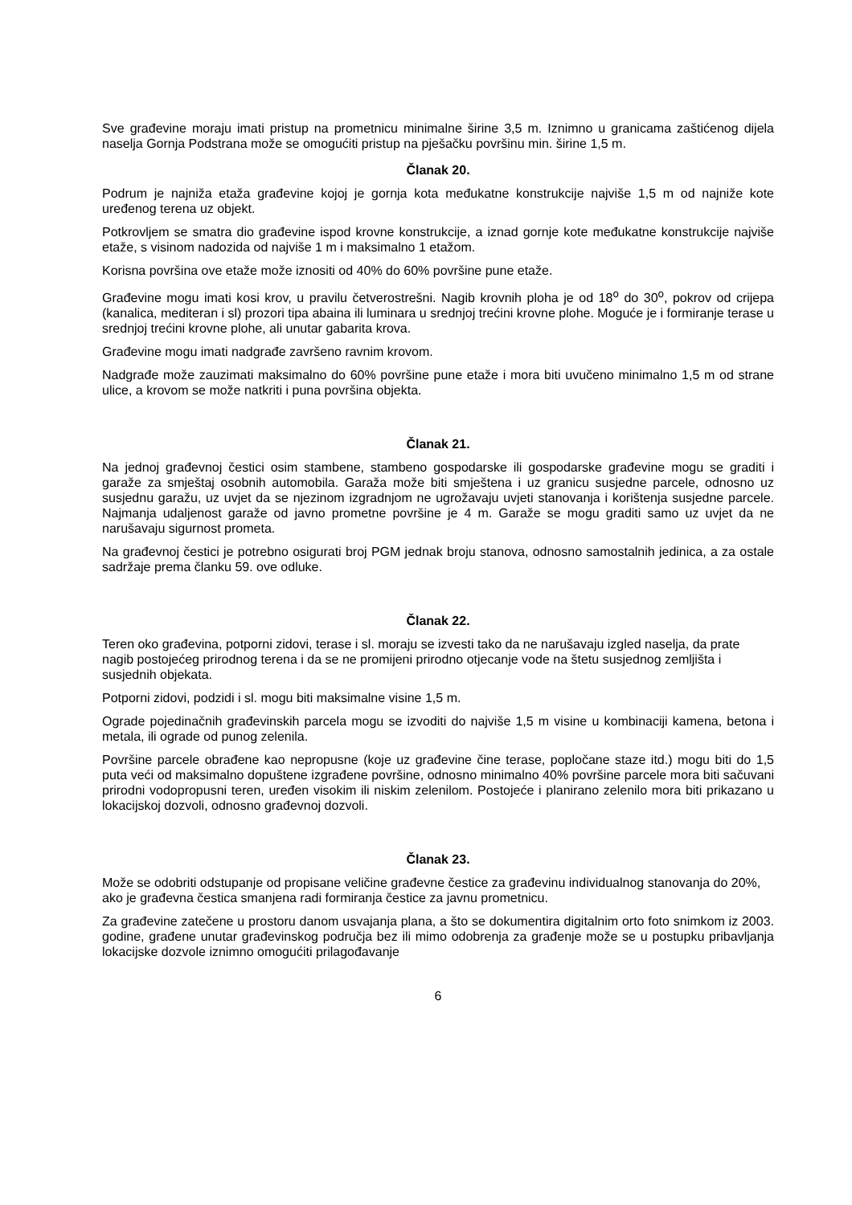Sve građevine moraju imati pristup na prometnicu minimalne širine 3,5 m. Iznimno u granicama zaštićenog dijela naselja Gornja Podstrana može se omogućiti pristup na pješačku površinu min. širine 1,5 m.
Članak 20.
Podrum je najniža etaža građevine kojoj je gornja kota međukatne konstrukcije najviše 1,5 m od najniže kote uređenog terena uz objekt.
Potkrovljem se smatra dio građevine ispod krovne konstrukcije, a iznad gornje kote međukatne konstrukcije najviše etaže, s visinom nadozida od najviše 1 m i maksimalno 1 etažom.
Korisna površina ove etaže može iznositi od 40% do 60% površine pune etaže.
Građevine mogu imati kosi krov, u pravilu četverostrešni. Nagib krovnih ploha je od 18<sup>o</sup> do 30<sup>o</sup>, pokrov od crijepa (kanalica, mediteran i sl) prozori tipa abaina ili luminara u srednjoj trećini krovne plohe. Moguće je i formiranje terase u srednjoj trećini krovne plohe, ali unutar gabarita krova.
Građevine mogu imati nadgrađe završeno ravnim krovom.
Nadgrađe može zauzimati maksimalno do 60% površine pune etaže i mora biti uvučeno minimalno 1,5 m od strane ulice, a krovom se može natkriti i puna površina objekta.
Članak 21.
Na jednoj građevnoj čestici osim stambene, stambeno gospodarske ili gospodarske građevine mogu se graditi i garaže za smještaj osobnih automobila. Garaža može biti smještena i uz granicu susjedne parcele, odnosno uz susjednu garažu, uz uvjet da se njezinom izgradnjom ne ugrožavaju uvjeti stanovanja i korištenja susjedne parcele. Najmanja udaljenost garaže od javno prometne površine je 4 m. Garaže se mogu graditi samo uz uvjet da ne narušavaju sigurnost prometa.
Na građevnoj čestici je potrebno osigurati broj PGM jednak broju stanova, odnosno samostalnih jedinica, a za ostale sadržaje prema članku 59. ove odluke.
Članak 22.
Teren oko građevina, potporni zidovi, terase i sl. moraju se izvesti tako da ne narušavaju izgled naselja, da prate nagib postojećeg prirodnog terena i da se ne promijeni prirodno otjecanje vode na štetu susjednog zemljišta i susjednih objekata.
Potporni zidovi, podzidi i sl. mogu biti maksimalne visine 1,5 m.
Ograde pojedinačnih građevinskih parcela mogu se izvoditi do najviše 1,5 m visine u kombinaciji kamena, betona i metala, ili ograde od punog zelenila.
Površine parcele obrađene kao nepropusne (koje uz građevine čine terase, popločane staze itd.) mogu biti do 1,5 puta veći od maksimalno dopuštene izgrađene površine, odnosno minimalno 40% površine parcele mora biti sačuvani prirodni vodopropusni teren, uređen visokim ili niskim zelenilom. Postojeće i planirano zelenilo mora biti prikazano u lokacijskoj dozvoli, odnosno građevnoj dozvoli.
Članak 23.
Može se odobriti odstupanje od propisane veličine građevne čestice za građevinu individualnog stanovanja do 20%, ako je građevna čestica smanjena radi formiranja čestice za javnu prometnicu.
Za građevine zatečene u prostoru danom usvajanja plana, a što se dokumentira digitalnim orto foto snimkom iz 2003. godine, građene unutar građevinskog područja bez ili mimo odobrenja za građenje može se u postupku pribavljanja lokacijske dozvole iznimno omogućiti prilagođavanje
6